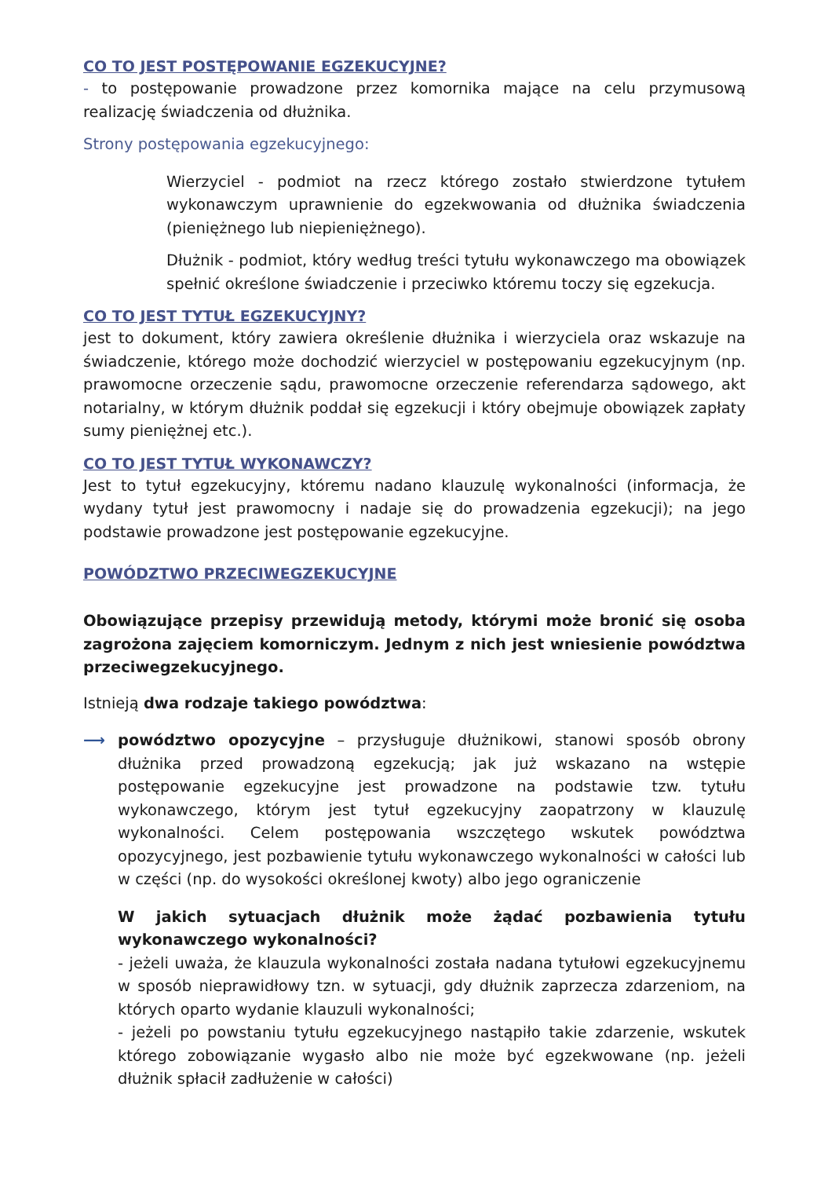CO TO JEST POSTĘPOWANIE EGZEKUCYJNE?
- to postępowanie prowadzone przez komornika mające na celu przymusową realizację świadczenia od dłużnika.
Strony postępowania egzekucyjnego:
Wierzyciel - podmiot na rzecz którego zostało stwierdzone tytułem wykonawczym uprawnienie do egzekwowania od dłużnika świadczenia (pieniężnego lub niepieniężnego).
Dłużnik - podmiot, który według treści tytułu wykonawczego ma obowiązek spełnić określone świadczenie i przeciwko któremu toczy się egzekucja.
CO TO JEST TYTUŁ EGZEKUCYJNY?
jest to dokument, który zawiera określenie dłużnika i wierzyciela oraz wskazuje na świadczenie, którego może dochodzić wierzyciel w postępowaniu egzekucyjnym (np. prawomocne orzeczenie sądu, prawomocne orzeczenie referendarza sądowego, akt notarialny, w którym dłużnik poddał się egzekucji i który obejmuje obowiązek zapłaty sumy pieniężnej etc.).
CO TO JEST TYTUŁ WYKONAWCZY?
Jest to tytuł egzekucyjny, któremu nadano klauzulę wykonalności (informacja, że wydany tytuł jest prawomocny i nadaje się do prowadzenia egzekucji); na jego podstawie prowadzone jest postępowanie egzekucyjne.
POWÓDZTWO PRZECIWEGZEKUCYJNE
Obowiązujące przepisy przewidują metody, którymi może bronić się osoba zagrożona zajęciem komorniczym. Jednym z nich jest wniesienie powództwa przeciwegzekucyjnego.
Istnieją dwa rodzaje takiego powództwa:
⟶ powództwo opozycyjne – przysługuje dłużnikowi, stanowi sposób obrony dłużnika przed prowadzoną egzekucją; jak już wskazano na wstępie postępowanie egzekucyjne jest prowadzone na podstawie tzw. tytułu wykonawczego, którym jest tytuł egzekucyjny zaopatrzony w klauzulę wykonalności. Celem postępowania wszczętego wskutek powództwa opozycyjnego, jest pozbawienie tytułu wykonawczego wykonalności w całości lub w części (np. do wysokości określonej kwoty) albo jego ograniczenie
W jakich sytuacjach dłużnik może żądać pozbawienia tytułu wykonawczego wykonalności?
- jeżeli uważa, że klauzula wykonalności została nadana tytułowi egzekucyjnemu w sposób nieprawidłowy tzn. w sytuacji, gdy dłużnik zaprzecza zdarzeniom, na których oparto wydanie klauzuli wykonalności;
- jeżeli po powstaniu tytułu egzekucyjnego nastąpiło takie zdarzenie, wskutek którego zobowiązanie wygasło albo nie może być egzekwowane (np. jeżeli dłużnik spłacił zadłużenie w całości)